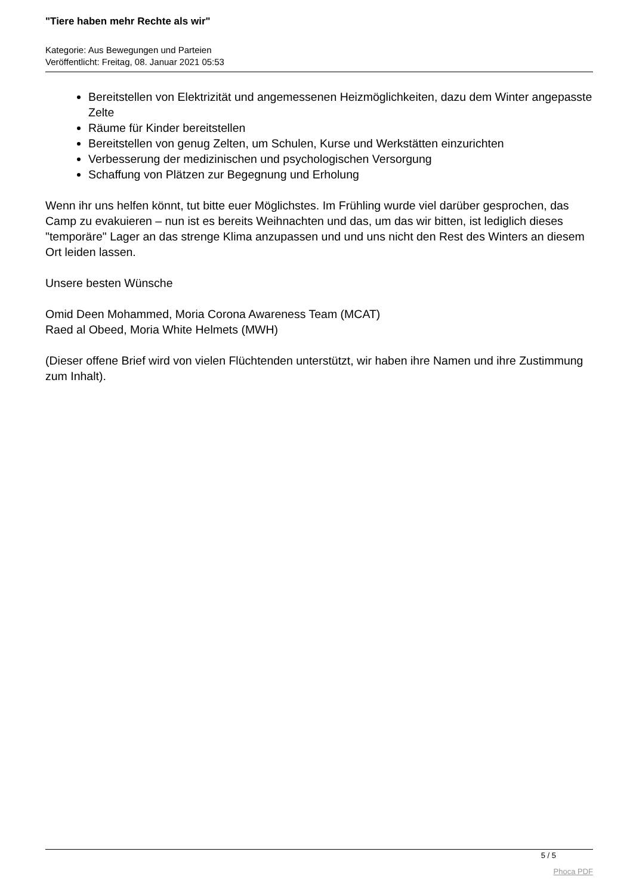"Tiere haben mehr Rechte als wir"
Kategorie: Aus Bewegungen und Parteien
Veröffentlicht: Freitag, 08. Januar 2021 05:53
Bereitstellen von Elektrizität und angemessenen Heizmöglichkeiten, dazu dem Winter angepasste Zelte
Räume für Kinder bereitstellen
Bereitstellen von genug Zelten, um Schulen, Kurse und Werkstätten einzurichten
Verbesserung der medizinischen und psychologischen Versorgung
Schaffung von Plätzen zur Begegnung und Erholung
Wenn ihr uns helfen könnt, tut bitte euer Möglichstes. Im Frühling wurde viel darüber gesprochen, das Camp zu evakuieren – nun ist es bereits Weihnachten und das, um das wir bitten, ist lediglich dieses "temporäre" Lager an das strenge Klima anzupassen und und uns nicht den Rest des Winters an diesem Ort leiden lassen.
Unsere besten Wünsche
Omid Deen Mohammed, Moria Corona Awareness Team (MCAT)
Raed al Obeed, Moria White Helmets (MWH)
(Dieser offene Brief wird von vielen Flüchtenden unterstützt, wir haben ihre Namen und ihre Zustimmung zum Inhalt).
5 / 5
Phoca PDF